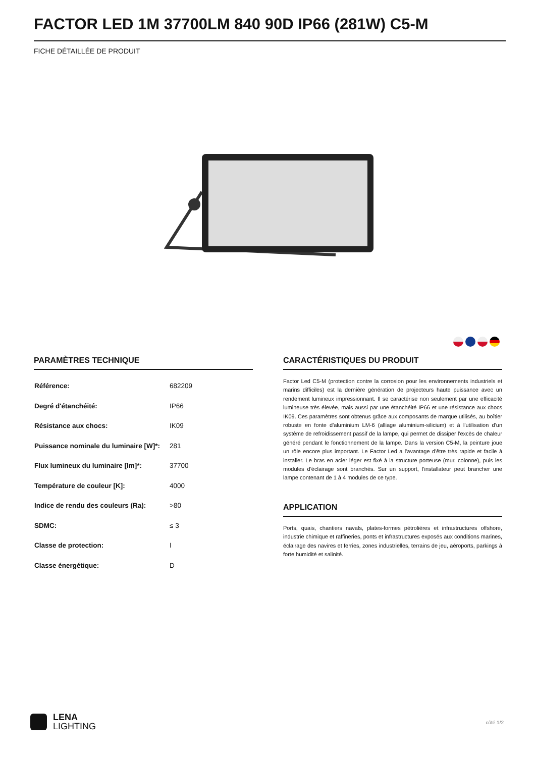FACTOR LED 1M 37700LM 840 90D IP66 (281W) C5-M
FICHE DÉTAILLÉE DE PRODUIT
PARAMÈTRES TECHNIQUE
| Référence: | 682209 |
| Degré d'étanchéité: | IP66 |
| Résistance aux chocs: | IK09 |
| Puissance nominale du luminaire [W]*: | 281 |
| Flux lumineux du luminaire [lm]*: | 37700 |
| Température de couleur [K]: | 4000 |
| Indice de rendu des couleurs (Ra): | >80 |
| SDMC: | ≤ 3 |
| Classe de protection: | I |
| Classe énergétique: | D |
CARACTÉRISTIQUES DU PRODUIT
Factor Led C5-M (protection contre la corrosion pour les environnements industriels et marins difficiles) est la dernière génération de projecteurs haute puissance avec un rendement lumineux impressionnant. Il se caractérise non seulement par une efficacité lumineuse très élevée, mais aussi par une étanchéité IP66 et une résistance aux chocs IK09. Ces paramètres sont obtenus grâce aux composants de marque utilisés, au boîtier robuste en fonte d'aluminium LM-6 (alliage aluminium-silicium) et à l'utilisation d'un système de refroidissement passif de la lampe, qui permet de dissiper l'excès de chaleur généré pendant le fonctionnement de la lampe. Dans la version C5-M, la peinture joue un rôle encore plus important. Le Factor Led a l'avantage d'être très rapide et facile à installer. Le bras en acier léger est fixé à la structure porteuse (mur, colonne), puis les modules d'éclairage sont branchés. Sur un support, l'installateur peut brancher une lampe contenant de 1 à 4 modules de ce type.
APPLICATION
Ports, quais, chantiers navals, plates-formes pétrolières et infrastructures offshore, industrie chimique et raffineries, ponts et infrastructures exposés aux conditions marines, éclairage des navires et ferries, zones industrielles, terrains de jeu, aéroports, parkings à forte humidité et salinité.
LENA
LIGHTING
côté 1/2